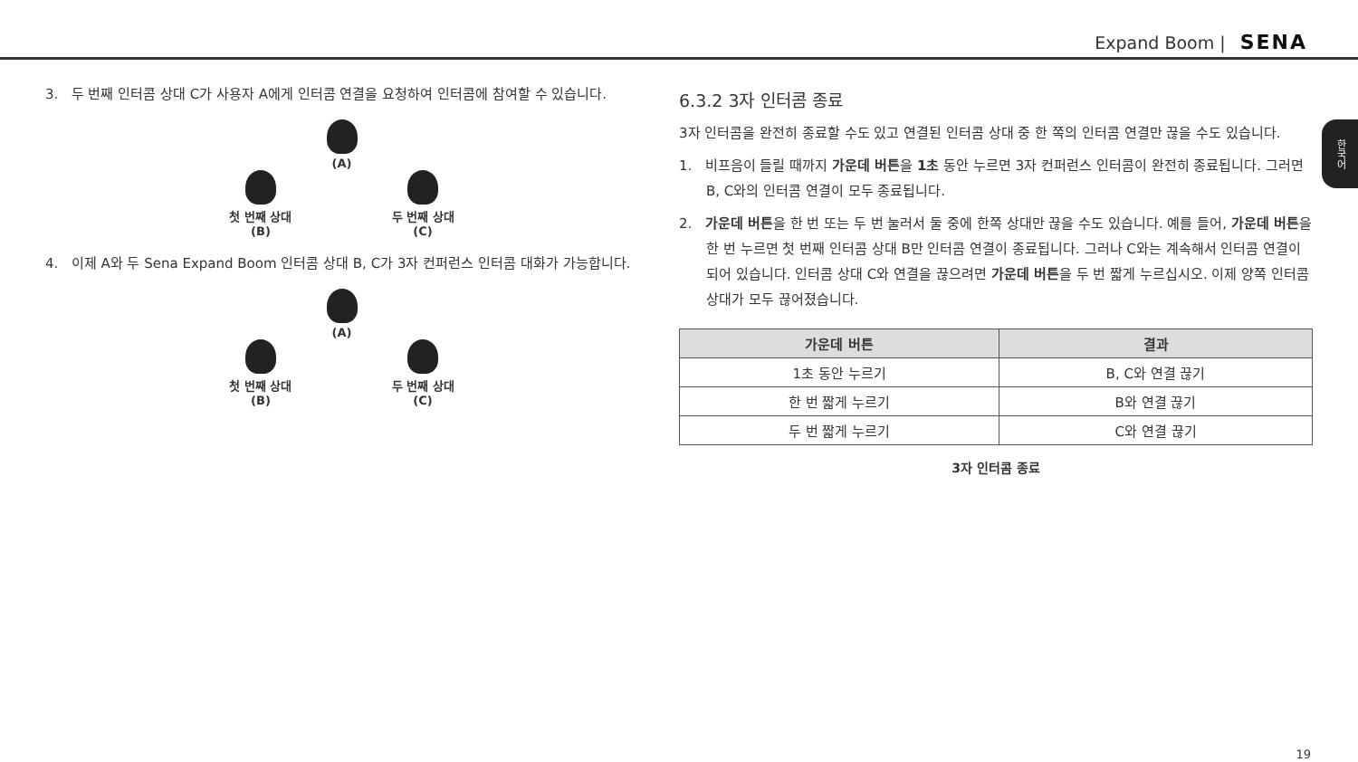Expand Boom | SENA
3. 두 번째 인터콤 상대 C가 사용자 A에게 인터콤 연결을 요청하여 인터콤에 참여할 수 있습니다.
(A)
첫 번째 상대
(B)
두 번째 상대
(C)
4. 이제 A와 두 Sena Expand Boom 인터콤 상대 B, C가 3자 컨퍼런스 인터콤 대화가 가능합니다.
(A)
첫 번째 상대
(B)
두 번째 상대
(C)
6.3.2 3자 인터콤 종료
3자 인터콤을 완전히 종료할 수도 있고 연결된 인터콤 상대 중 한 쪽의 인터콤 연결만 끊을 수도 있습니다.
1. 비프음이 들릴 때까지 가운데 버튼을 1초 동안 누르면 3자 컨퍼런스 인터콤이 완전히 종료됩니다. 그러면 B, C와의 인터콤 연결이 모두 종료됩니다.
2. 가운데 버튼을 한 번 또는 두 번 눌러서 둘 중에 한쪽 상대만 끊을 수도 있습니다. 예를 들어, 가운데 버튼을 한 번 누르면 첫 번째 인터콤 상대 B만 인터콤 연결이 종료됩니다. 그러나 C와는 계속해서 인터콤 연결이 되어 있습니다. 인터콤 상대 C와 연결을 끊으려면 가운데 버튼을 두 번 짧게 누르십시오. 이제 양쪽 인터콤 상대가 모두 끊어졌습니다.
| 가운데 버튼 | 결과 |
| --- | --- |
| 1초 동안 누르기 | B, C와 연결 끊기 |
| 한 번 짧게 누르기 | B와 연결 끊기 |
| 두 번 짧게 누르기 | C와 연결 끊기 |
3자 인터콤 종료
한국어
19